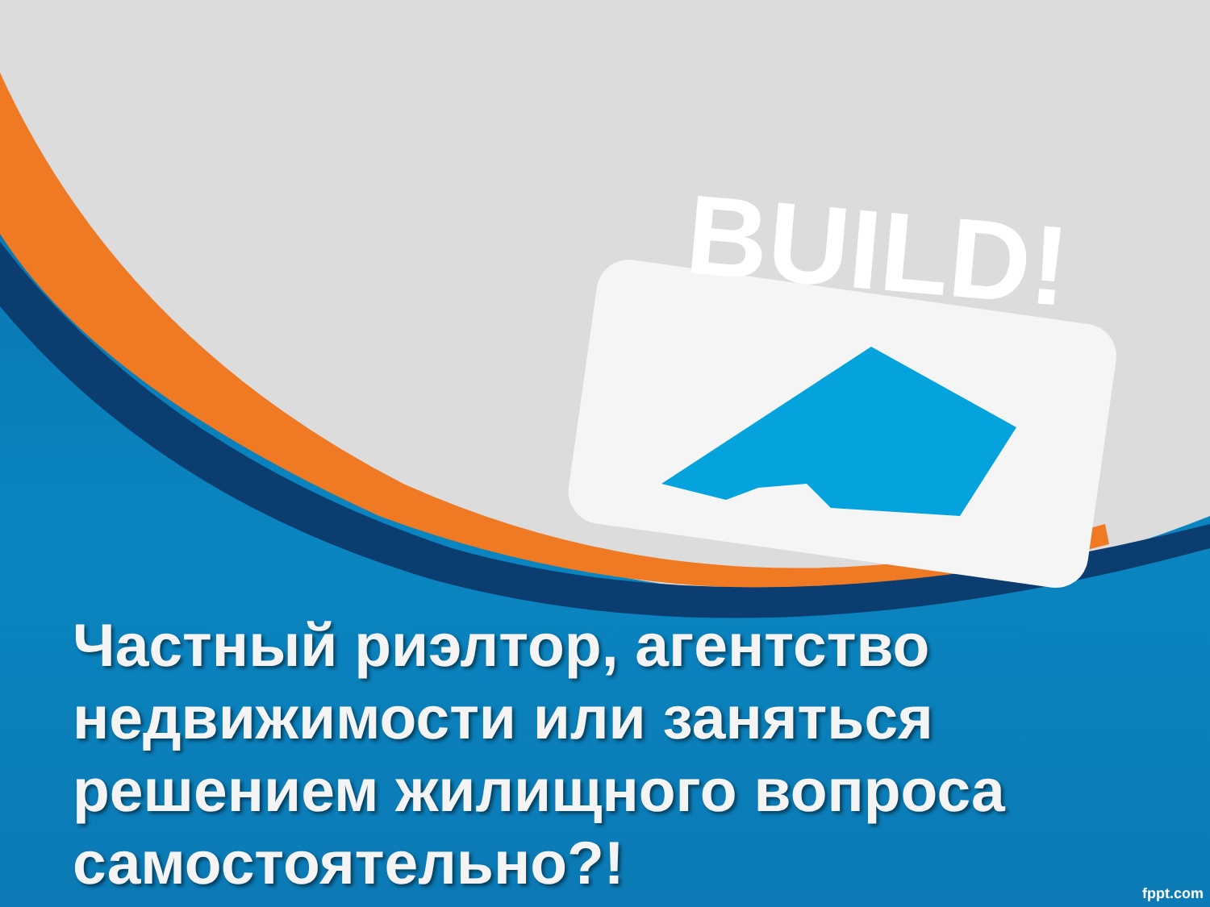BUILD!
Частный риэлтор, агентство недвижимости или заняться решением жилищного вопроса самостоятельно?!
fppt.com